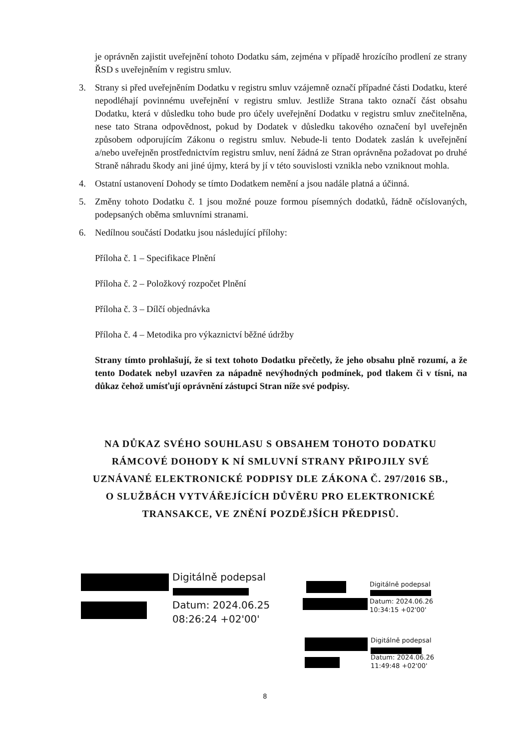je oprávněn zajistit uveřejnění tohoto Dodatku sám, zejména v případě hrozícího prodlení ze strany ŘSD s uveřejněním v registru smluv.
3. Strany si před uveřejněním Dodatku v registru smluv vzájemně označí případné části Dodatku, které nepodléhají povinnému uveřejnění v registru smluv. Jestliže Strana takto označí část obsahu Dodatku, která v důsledku toho bude pro účely uveřejnění Dodatku v registru smluv znečitelněna, nese tato Strana odpovědnost, pokud by Dodatek v důsledku takového označení byl uveřejněn způsobem odporujícím Zákonu o registru smluv. Nebude-li tento Dodatek zaslán k uveřejnění a/nebo uveřejněn prostřednictvím registru smluv, není žádná ze Stran oprávněna požadovat po druhé Straně náhradu škody ani jiné újmy, která by jí v této souvislosti vznikla nebo vzniknout mohla.
4. Ostatní ustanovení Dohody se tímto Dodatkem nemění a jsou nadále platná a účinná.
5. Změny tohoto Dodatku č. 1 jsou možné pouze formou písemných dodatků, řádně očíslovaných, podepsaných oběma smluvními stranami.
6. Nedílnou součástí Dodatku jsou následující přílohy:
Příloha č. 1 – Specifikace Plnění
Příloha č. 2 – Položkový rozpočet Plnění
Příloha č. 3 – Dílčí objednávka
Příloha č. 4 – Metodika pro výkaznictví běžné údržby
Strany tímto prohlašují, že si text tohoto Dodatku přečetly, že jeho obsahu plně rozumí, a že tento Dodatek nebyl uzavřen za nápadně nevýhodných podmínek, pod tlakem či v tísni, na důkaz čehož umísťují oprávnění zástupci Stran níže své podpisy.
NA DŮKAZ SVÉHO SOUHLASU S OBSAHEM TOHOTO DODATKU
RÁMCOVÉ DOHODY K NÍ SMLUVNÍ STRANY PŘIPOJILY SVÉ
UZNÁVANÉ ELEKTRONICKÉ PODPISY DLE ZÁKONA Č. 297/2016 SB.,
O SLUŽBÁCH VYTVÁŘEJÍCÍCH DŮVĚRU PRO ELEKTRONICKÉ
TRANSAKCE, VE ZNĚNÍ POZDĚJŠÍCH PŘEDPISŮ.
Digitálně podepsal
Datum: 2024.06.25
08:26:24 +02'00'
Digitálně podepsal
Datum: 2024.06.26
10:34:15 +02'00'
Digitálně podepsal
Datum: 2024.06.26
11:49:48 +02'00'
8